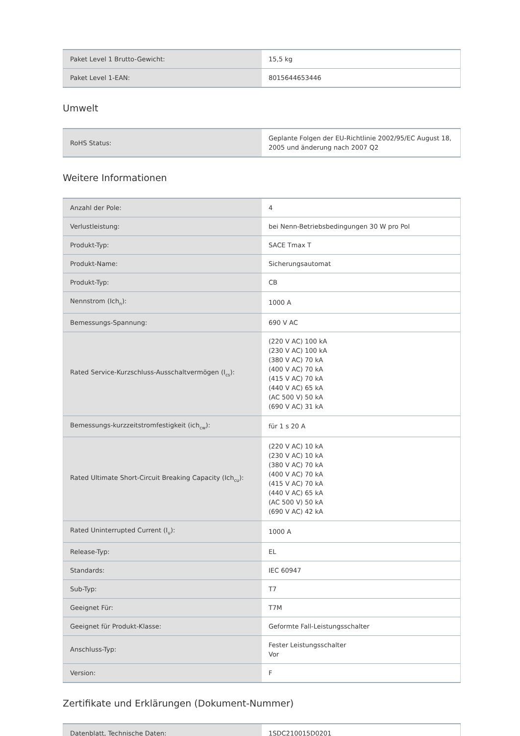| Paket Level 1 Brutto-Gewicht: | 15,5 kg |
| Paket Level 1-EAN: | 8015644653446 |
Umwelt
| RoHS Status: | Geplante Folgen der EU-Richtlinie 2002/95/EC August 18, 2005 und änderung nach 2007 Q2 |
Weitere Informationen
| Anzahl der Pole: | 4 |
| Verlustleistung: | bei Nenn-Betriebsbedingungen 30 W pro Pol |
| Produkt-Typ: | SACE Tmax T |
| Produkt-Name: | Sicherungsautomat |
| Produkt-Typ: | CB |
| Nennstrom (Ich<sub>n</sub>): | 1000 A |
| Bemessungs-Spannung: | 690 V AC |
| Rated Service-Kurzschluss-Ausschaltvermögen (I<sub>cs</sub>): | (220 V AC) 100 kA (230 V AC) 100 kA (380 V AC) 70 kA (400 V AC) 70 kA (415 V AC) 70 kA (440 V AC) 65 kA (AC 500 V) 50 kA (690 V AC) 31 kA |
| Bemessungs-kurzzeitstromfestigkeit (ich<sub>cw</sub>): | für 1 s 20 A |
| Rated Ultimate Short-Circuit Breaking Capacity (Ich<sub>cu</sub>): | (220 V AC) 10 kA (230 V AC) 10 kA (380 V AC) 70 kA (400 V AC) 70 kA (415 V AC) 70 kA (440 V AC) 65 kA (AC 500 V) 50 kA (690 V AC) 42 kA |
| Rated Uninterrupted Current (I<sub>u</sub>): | 1000 A |
| Release-Typ: | EL |
| Standards: | IEC 60947 |
| Sub-Typ: | T7 |
| Geeignet Für: | T7M |
| Geeignet für Produkt-Klasse: | Geformte Fall-Leistungsschalter |
| Anschluss-Typ: | Fester Leistungsschalter Vor |
| Version: | F |
Zertifikate und Erklärungen (Dokument-Nummer)
| Datenblatt, Technische Daten: | 1SDC210015D0201 |